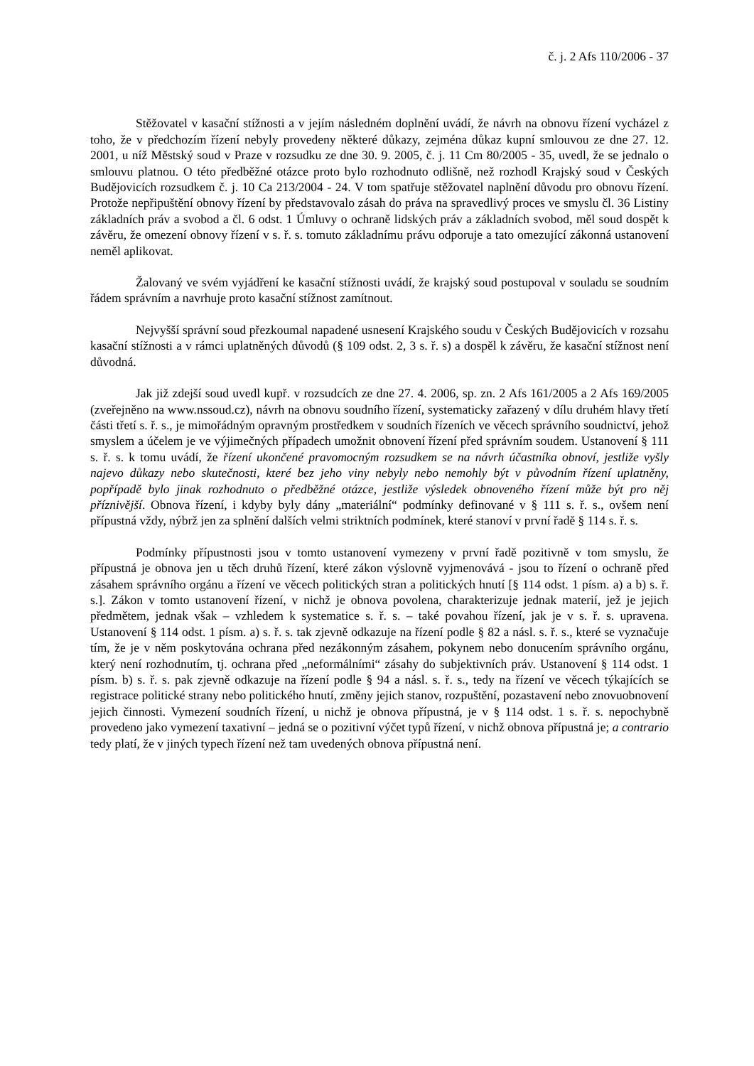č. j. 2 Afs 110/2006 - 37
Stěžovatel v kasační stížnosti a v jejím následném doplnění uvádí, že návrh na obnovu řízení vycházel z toho, že v předchozím řízení nebyly provedeny některé důkazy, zejména důkaz kupní smlouvou ze dne 27. 12. 2001, u níž Městský soud v Praze v rozsudku ze dne 30. 9. 2005, č. j. 11 Cm 80/2005 - 35, uvedl, že se jednalo o smlouvu platnou. O této předběžné otázce proto bylo rozhodnuto odlišně, než rozhodl Krajský soud v Českých Budějovicích rozsudkem č. j. 10 Ca 213/2004 - 24. V tom spatřuje stěžovatel naplnění důvodu pro obnovu řízení. Protože nepřipuštění obnovy řízení by představovalo zásah do práva na spravedlivý proces ve smyslu čl. 36 Listiny základních práv a svobod a čl. 6 odst. 1 Úmluvy o ochraně lidských práv a základních svobod, měl soud dospět k závěru, že omezení obnovy řízení v s. ř. s. tomuto základnímu právu odporuje a tato omezující zákonná ustanovení neměl aplikovat.
Žalovaný ve svém vyjádření ke kasační stížnosti uvádí, že krajský soud postupoval v souladu se soudním řádem správním a navrhuje proto kasační stížnost zamítnout.
Nejvyšší správní soud přezkoumal napadené usnesení Krajského soudu v Českých Budějovicích v rozsahu kasační stížnosti a v rámci uplatněných důvodů (§ 109 odst. 2, 3 s. ř. s) a dospěl k závěru, že kasační stížnost není důvodná.
Jak již zdejší soud uvedl kupř. v rozsudcích ze dne 27. 4. 2006, sp. zn. 2 Afs 161/2005 a 2 Afs 169/2005 (zveřejněno na www.nssoud.cz), návrh na obnovu soudního řízení, systematicky zařazený v dílu druhém hlavy třetí části třetí s. ř. s., je mimořádným opravným prostředkem v soudních řízeních ve věcech správního soudnictví, jehož smyslem a účelem je ve výjimečných případech umožnit obnovení řízení před správním soudem. Ustanovení § 111 s. ř. s. k tomu uvádí, že řízení ukončené pravomocným rozsudkem se na návrh účastníka obnoví, jestliže vyšly najevo důkazy nebo skutečnosti, které bez jeho viny nebyly nebo nemohly být v původním řízení uplatněny, popřípadě bylo jinak rozhodnuto o předběžné otázce, jestliže výsledek obnoveného řízení může být pro něj příznivější. Obnova řízení, i kdyby byly dány „materiální“ podmínky definované v § 111 s. ř. s., ovšem není přípustná vždy, nýbrž jen za splnění dalších velmi striktních podmínek, které stanoví v první řadě § 114 s. ř. s.
Podmínky přípustnosti jsou v tomto ustanovení vymezeny v první řadě pozitivně v tom smyslu, že přípustná je obnova jen u těch druhů řízení, které zákon výslovně vyjmenovává - jsou to řízení o ochraně před zásahem správního orgánu a řízení ve věcech politických stran a politických hnutí [§ 114 odst. 1 písm. a) a b) s. ř. s.]. Zákon v tomto ustanovení řízení, v nichž je obnova povolena, charakterizuje jednak materií, jež je jejich předmětem, jednak však – vzhledem k systematice s. ř. s. – také povahou řízení, jak je v s. ř. s. upravena. Ustanovení § 114 odst. 1 písm. a) s. ř. s. tak zjevně odkazuje na řízení podle § 82 a násl. s. ř. s., které se vyznačuje tím, že je v něm poskytována ochrana před nezákonným zásahem, pokynem nebo donucením správního orgánu, který není rozhodnutím, tj. ochrana před „neformálními“ zásahy do subjektivních práv. Ustanovení § 114 odst. 1 písm. b) s. ř. s. pak zjevně odkazuje na řízení podle § 94 a násl. s. ř. s., tedy na řízení ve věcech týkajících se registrace politické strany nebo politického hnutí, změny jejich stanov, rozpuštění, pozastavení nebo znovuobnovení jejich činnosti. Vymezení soudních řízení, u nichž je obnova přípustná, je v § 114 odst. 1 s. ř. s. nepochybně provedeno jako vymezení taxativní – jedná se o pozitivní výčet typů řízení, v nichž obnova přípustná je; a contrario tedy platí, že v jiných typech řízení než tam uvedených obnova přípustná není.